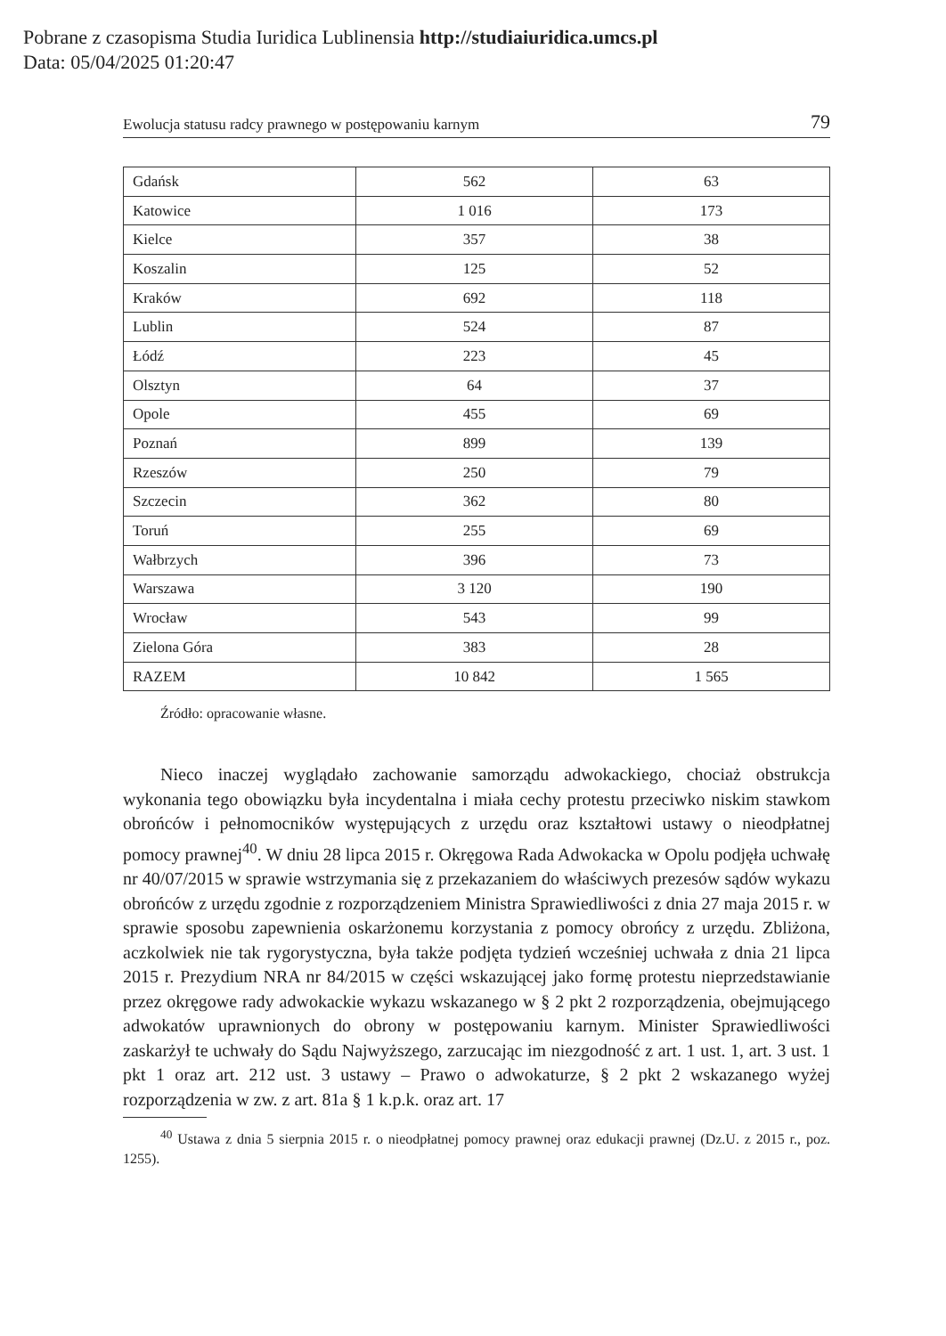Pobrane z czasopisma Studia Iuridica Lublinensia http://studiaiuridica.umcs.pl
Data: 05/04/2025 01:20:47
Ewolucja statusu radcy prawnego w postępowaniu karnym 79
| Gdańsk | 562 | 63 |
| Katowice | 1 016 | 173 |
| Kielce | 357 | 38 |
| Koszalin | 125 | 52 |
| Kraków | 692 | 118 |
| Lublin | 524 | 87 |
| Łódź | 223 | 45 |
| Olsztyn | 64 | 37 |
| Opole | 455 | 69 |
| Poznań | 899 | 139 |
| Rzeszów | 250 | 79 |
| Szczecin | 362 | 80 |
| Toruń | 255 | 69 |
| Wałbrzych | 396 | 73 |
| Warszawa | 3 120 | 190 |
| Wrocław | 543 | 99 |
| Zielona Góra | 383 | 28 |
| RAZEM | 10 842 | 1 565 |
Źródło: opracowanie własne.
Nieco inaczej wyglądało zachowanie samorządu adwokackiego, chociaż obstrukcja wykonania tego obowiązku była incydentalna i miała cechy protestu przeciwko niskim stawkom obrońców i pełnomocników występujących z urzędu oraz kształtowi ustawy o nieodpłatnej pomocy prawnej<sup>40</sup>. W dniu 28 lipca 2015 r. Okręgowa Rada Adwokacka w Opolu podjęła uchwałę nr 40/07/2015 w sprawie wstrzymania się z przekazaniem do właściwych prezesów sądów wykazu obrońców z urzędu zgodnie z rozporządzeniem Ministra Sprawiedliwości z dnia 27 maja 2015 r. w sprawie sposobu zapewnienia oskarżonemu korzystania z pomocy obrońcy z urzędu. Zbliżona, aczkolwiek nie tak rygorystyczna, była także podjęta tydzień wcześniej uchwała z dnia 21 lipca 2015 r. Prezydium NRA nr 84/2015 w części wskazującej jako formę protestu nieprzedstawianie przez okręgowe rady adwokackie wykazu wskazanego w § 2 pkt 2 rozporządzenia, obejmującego adwokatów uprawnionych do obrony w postępowaniu karnym. Minister Sprawiedliwości zaskarżył te uchwały do Sądu Najwyższego, zarzucając im niezgodność z art. 1 ust. 1, art. 3 ust. 1 pkt 1 oraz art. 212 ust. 3 ustawy – Prawo o adwokaturze, § 2 pkt 2 wskazanego wyżej rozporządzenia w zw. z art. 81a § 1 k.p.k. oraz art. 17
<sup>40</sup> Ustawa z dnia 5 sierpnia 2015 r. o nieodpłatnej pomocy prawnej oraz edukacji prawnej (Dz.U. z 2015 r., poz. 1255).